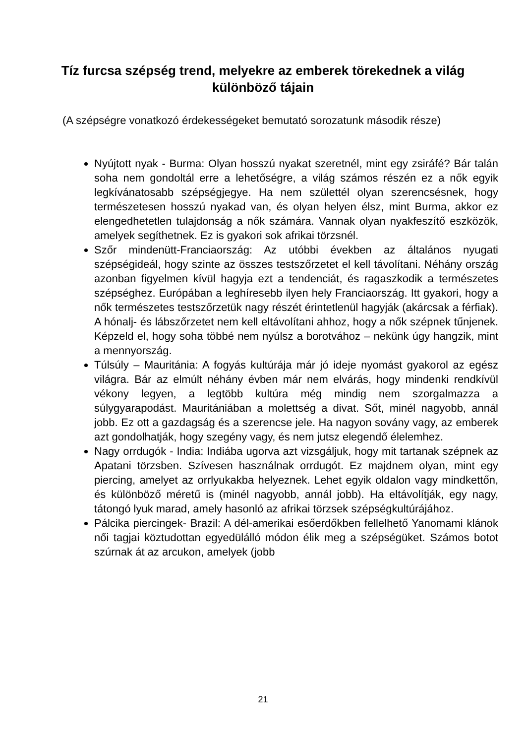Tíz furcsa szépség trend, melyekre az emberek törekednek a világ különböző tájain
(A szépségre vonatkozó érdekességeket bemutató sorozatunk második része)
Nyújtott nyak - Burma: Olyan hosszú nyakat szeretnél, mint egy zsiráfé? Bár talán soha nem gondoltál erre a lehetőségre, a világ számos részén ez a nők egyik legkívánatosabb szépségjegye. Ha nem születtél olyan szerencsésnek, hogy természetesen hosszú nyakad van, és olyan helyen élsz, mint Burma, akkor ez elengedhetetlen tulajdonság a nők számára. Vannak olyan nyakfeszítő eszközök, amelyek segíthetnek. Ez is gyakori sok afrikai törzsnél.
Szőr mindenütt-Franciaország: Az utóbbi években az általános nyugati szépségideál, hogy szinte az összes testszőrzetet el kell távolítani. Néhány ország azonban figyelmen kívül hagyja ezt a tendenciát, és ragaszkodik a természetes szépséghez. Európában a leghíresebb ilyen hely Franciaország. Itt gyakori, hogy a nők természetes testszőrzetük nagy részét érintetlenül hagyják (akárcsak a férfiak). A hónalj- és lábszőrzetet nem kell eltávolítani ahhoz, hogy a nők szépnek tűnjenek. Képzeld el, hogy soha többé nem nyúlsz a borotvához – nekünk úgy hangzik, mint a mennyország.
Túlsúly – Mauritánia: A fogyás kultúrája már jó ideje nyomást gyakorol az egész világra. Bár az elmúlt néhány évben már nem elvárás, hogy mindenki rendkívül vékony legyen, a legtöbb kultúra még mindig nem szorgalmazza a súlygyarapodást. Mauritániában a molettség a divat. Sőt, minél nagyobb, annál jobb. Ez ott a gazdagság és a szerencse jele. Ha nagyon sovány vagy, az emberek azt gondolhatják, hogy szegény vagy, és nem jutsz elegendő élelemhez.
Nagy orrdugók - India: Indiába ugorva azt vizsgáljuk, hogy mit tartanak szépnek az Apatani törzsben. Szívesen használnak orrdugót. Ez majdnem olyan, mint egy piercing, amelyet az orrlyukakba helyeznek. Lehet egyik oldalon vagy mindkettőn, és különböző méretű is (minél nagyobb, annál jobb). Ha eltávolítják, egy nagy, tátongó lyuk marad, amely hasonló az afrikai törzsek szépségkultúrájához.
Pálcika piercingek- Brazil: A dél-amerikai esőerdőkben fellelhető Yanomami klánok női tagjai köztudottan egyedülálló módon élik meg a szépségüket. Számos botot szúrnak át az arcukon, amelyek (jobb
21